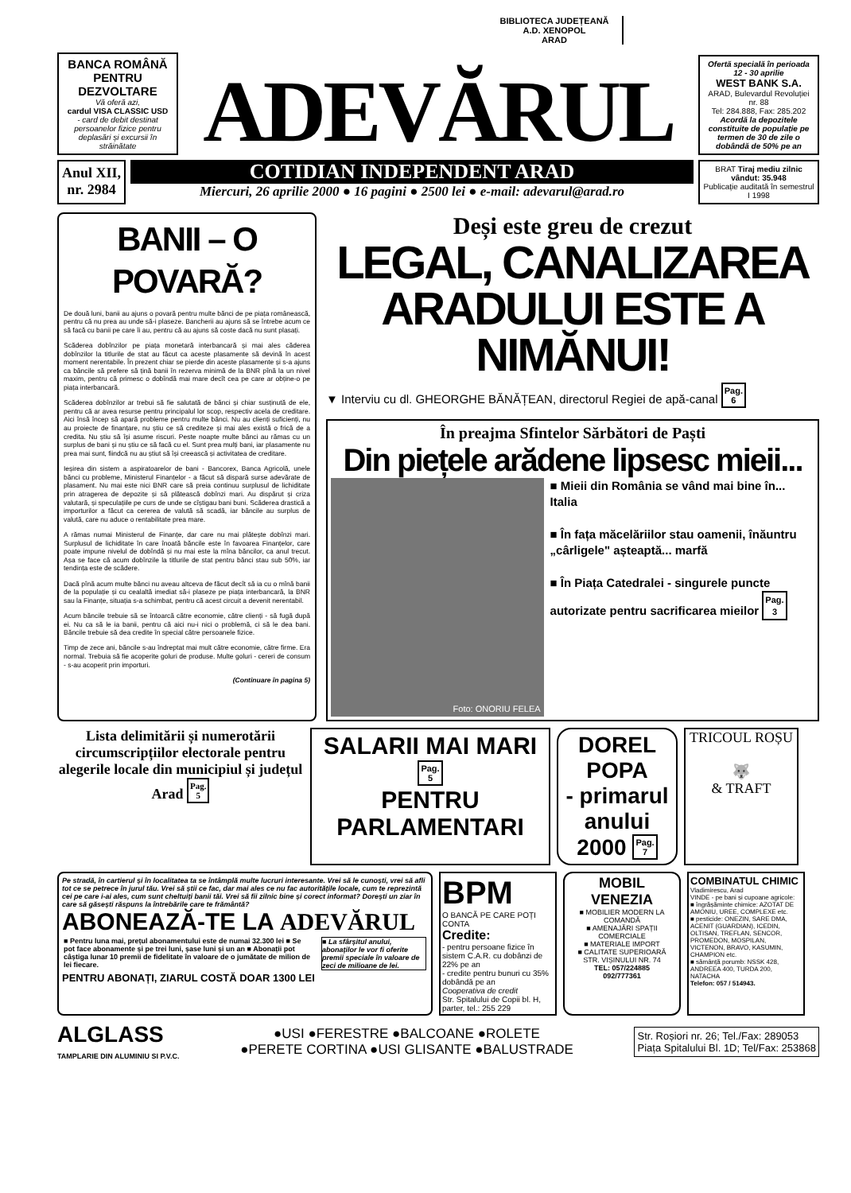BIBLIOTECA JUDEȚEANĂ
A.D. XENOPOL
ARAD
BANCA ROMÂNĂ PENTRU DEZVOLTARE
Vă oferă azi,
cardul VISA CLASSIC USD
- card de debit destinat persoanelor fizice pentru deplasări și excursii în străinătate
ADEVĂRUL
Ofertă specială în perioada 12 - 30 aprilie
WEST BANK S.A.
ARAD, Bulevardul Revoluției nr. 88
Tel: 284.888, Fax: 285.202
Acordă la depozitele constituite de populație pe termen de 30 de zile o dobândă de 50% pe an
Anul XII,
nr. 2984
COTIDIAN INDEPENDENT ARAD
Miercuri, 26 aprilie 2000 ● 16 pagini ● 2500 lei ● e-mail: adevarul@arad.ro
BRAT Tiraj mediu zilnic vândut: 35.948
Publicație auditată în semestrul I 1998
BANII – O POVARĂ?
De două luni, banii au ajuns o povară pentru multe bănci de pe piața românească, pentru că nu prea au unde să-i plaseze. Bancherii au ajuns să se întrebe acum ce să facă cu banii pe care îi au, pentru că au ajuns să coste dacă nu sunt plasați.
Scăderea dobînzilor pe piața monetară interbancară și mai ales căderea dobînzilor la titlurile de stat au făcut ca aceste plasamente să devină în acest moment nerentabile. În prezent chiar se pierde din aceste plasamente și s-a ajuns ca băncile să prefere să țină banii în rezerva minimă de la BNR pînă la un nivel maxim, pentru că primesc o dobîndă mai mare decît cea pe care ar obține-o pe piața interbancară.
Scăderea dobînzilor ar trebui să fie salutată de bănci și chiar susținută de ele, pentru că ar avea resurse pentru principalul lor scop, respectiv acela de creditare. Aici însă încep să apară probleme pentru multe bănci. Nu au clienți suficienți, nu au proiecte de finanțare, nu știu ce să crediteze și mai ales există o frică de a credita. Nu știu să își asume riscuri. Peste noapte multe bănci au rămas cu un surplus de bani și nu știu ce să facă cu el. Sunt prea mulți bani, iar plasamente nu prea mai sunt, fiindcă nu au știut să își creească și activitatea de creditare.
Ieșirea din sistem a aspiratoarelor de bani - Bancorex, Banca Agricolă, unele bănci cu probleme, Ministerul Finanțelor - a făcut să dispară surse adevărate de plasament. Nu mai este nici BNR care să preia continuu surplusul de lichiditate prin atragerea de depozite și să plătească dobînzi mari. Au dispărut și criza valutară, și speculațiile pe curs de unde se cîștigau bani buni. Scăderea drastică a importurilor a făcut ca cererea de valută să scadă, iar băncile au surplus de valută, care nu aduce o rentabilitate prea mare.
A rămas numai Ministerul de Finanțe, dar care nu mai plătește dobînzi mari. Surplusul de lichiditate în care înoată băncile este în favoarea Finanțelor, care poate impune nivelul de dobîndă și nu mai este la mîna băncilor, ca anul trecut. Așa se face că acum dobînzile la titlurile de stat pentru bănci stau sub 50%, iar tendința este de scădere.
Dacă pînă acum multe bănci nu aveau altceva de făcut decît să ia cu o mînă banii de la populație și cu cealaltă imediat să-i plaseze pe piața interbancară, la BNR sau la Finanțe, situația s-a schimbat, pentru că acest circuit a devenit nerentabil.
Acum băncile trebuie să se întoarcă către economie, către clienți - să fugă după ei. Nu ca să le ia banii, pentru că aici nu-i nici o problemă, ci să le dea bani. Băncile trebuie să dea credite în special către persoanele fizice.
Timp de zece ani, băncile s-au îndreptat mai mult către economie, către firme. Era normal. Trebuia să fie acoperite goluri de produse. Multe goluri - cereri de consum - s-au acoperit prin importuri.
(Continuare în pagina 5)
Deși este greu de crezut
LEGAL, CANALIZAREA
ARADULUI ESTE A NIMĂNUI!
▼ Interviu cu dl. GHEORGHE BĂNĂȚEAN, directorul Regiei de apă-canal Pag.
6
În preajma Sfintelor Sărbători de Paști
Din piețele arădene lipsesc mieii...
Foto: ONORIU FELEA
■ Mieii din România se vând mai bine în... Italia
■ În fața măcelăriilor stau oamenii, înăuntru „cârligele" așteaptă... marfă
■ În Piața Catedralei - singurele puncte autorizate pentru sacrificarea mieilor Pag.
3
Lista delimitării și numerotării circumscripțiilor electorale pentru alegerile locale din municipiul și județul Arad Pag.
5
SALARII MAI MARI Pag.
5
PENTRU PARLAMENTARI
DOREL POPA
- primarul anului
2000 Pag.
7
TRICOUL ROȘU
🐺
& TRAFT
Pe stradă, în cartierul și în localitatea ta se întâmplă multe lucruri interesante. Vrei să le cunoști, vrei să afli tot ce se petrece în jurul tău. Vrei să știi ce fac, dar mai ales ce nu fac autoritățile locale, cum te reprezintă cei pe care i-ai ales, cum sunt cheltuiți banii tăi. Vrei să fii zilnic bine și corect informat? Dorești un ziar în care să găsești răspuns la întrebările care te frământă?
ABONEAZĂ-TE LA ADEVĂRUL
■ Pentru luna mai, prețul abonamentului este de numai 32.300 lei ■ Se pot face abonamente și pe trei luni, șase luni și un an ■ Abonații pot câștiga lunar 10 premii de fidelitate în valoare de o jumătate de milion de lei fiecare.
■ La sfârșitul anului, abonaților le vor fi oferite premii speciale în valoare de zeci de milioane de lei.
PENTRU ABONAȚI, ZIARUL COSTĂ DOAR 1300 LEI
BPM
O BANCĂ PE CARE POȚI CONTA
Credite:
- pentru persoane fizice în sistem C.A.R. cu dobânzi de 22% pe an
- credite pentru bunuri cu 35% dobândă pe an
Cooperativa de credit
Str. Spitalului de Copii bl. H, parter, tel.: 255 229
MOBIL VENEZIA
■ MOBILIER MODERN LA COMANDĂ
■ AMENAJĂRI SPAȚII COMERCIALE
■ MATERIALE IMPORT
■ CALITATE SUPERIOARĂ
STR. VIȘINULUI NR. 74
TEL: 057/224885
092/777361
COMBINATUL CHIMIC
Vladimirescu, Arad
VINDE - pe bani și cupoane agricole:
■ îngrășăminte chimice: AZOTAT DE AMONIU, UREE, COMPLEXE etc.
■ pesticide: ONEZIN, SARE DMA, ACENIT (GUARDIAN), ICEDIN, OLTISAN, TREFLAN, SENCOR, PROMEDON, MOSPILAN, VICTENON, BRAVO, KASUMIN, CHAMPION etc.
■ sămânță porumb: NSSK 428, ANDREEA 400, TURDA 200, NATACHA
Telefon: 057 / 514943.
ALGLASS
TAMPLARIE DIN ALUMINIU SI P.V.C.
●USI ●FERESTRE ●BALCOANE ●ROLETE
●PERETE CORTINA ●USI GLISANTE ●BALUSTRADE
Str. Roșiori nr. 26; Tel./Fax: 289053
Piața Spitalului Bl. 1D; Tel/Fax: 253868